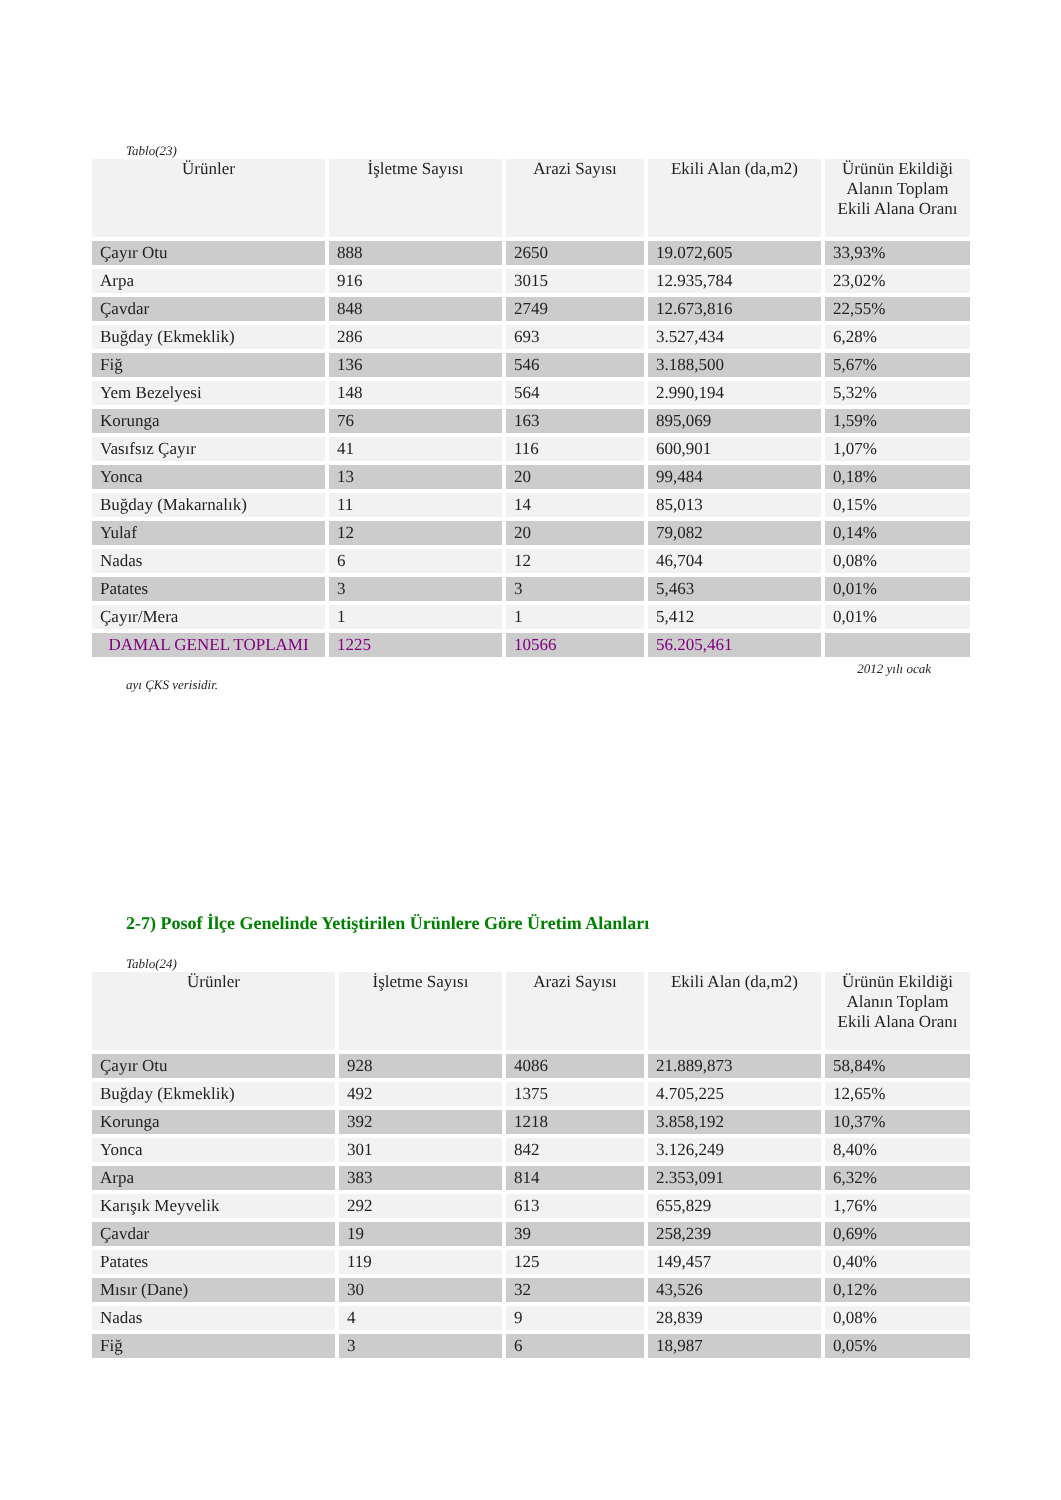Tablo(23)
| Ürünler | İşletme Sayısı | Arazi Sayısı | Ekili Alan (da,m2) | Ürünün Ekildiği Alanın Toplam Ekili Alana Oranı |
| --- | --- | --- | --- | --- |
| Çayır Otu | 888 | 2650 | 19.072,605 | 33,93% |
| Arpa | 916 | 3015 | 12.935,784 | 23,02% |
| Çavdar | 848 | 2749 | 12.673,816 | 22,55% |
| Buğday (Ekmeklik) | 286 | 693 | 3.527,434 | 6,28% |
| Fiğ | 136 | 546 | 3.188,500 | 5,67% |
| Yem Bezelyesi | 148 | 564 | 2.990,194 | 5,32% |
| Korunga | 76 | 163 | 895,069 | 1,59% |
| Vasıfsız Çayır | 41 | 116 | 600,901 | 1,07% |
| Yonca | 13 | 20 | 99,484 | 0,18% |
| Buğday (Makarnalık) | 11 | 14 | 85,013 | 0,15% |
| Yulaf | 12 | 20 | 79,082 | 0,14% |
| Nadas | 6 | 12 | 46,704 | 0,08% |
| Patates | 3 | 3 | 5,463 | 0,01% |
| Çayır/Mera | 1 | 1 | 5,412 | 0,01% |
| DAMAL GENEL TOPLAMI | 1225 | 10566 | 56.205,461 | |
2012 yılı ocak
ayı ÇKS verisidir.
2-7) Posof İlçe Genelinde Yetiştirilen Ürünlere Göre Üretim Alanları
Tablo(24)
| Ürünler | İşletme Sayısı | Arazi Sayısı | Ekili Alan (da,m2) | Ürünün Ekildiği Alanın Toplam Ekili Alana Oranı |
| --- | --- | --- | --- | --- |
| Çayır Otu | 928 | 4086 | 21.889,873 | 58,84% |
| Buğday (Ekmeklik) | 492 | 1375 | 4.705,225 | 12,65% |
| Korunga | 392 | 1218 | 3.858,192 | 10,37% |
| Yonca | 301 | 842 | 3.126,249 | 8,40% |
| Arpa | 383 | 814 | 2.353,091 | 6,32% |
| Karışık Meyvelik | 292 | 613 | 655,829 | 1,76% |
| Çavdar | 19 | 39 | 258,239 | 0,69% |
| Patates | 119 | 125 | 149,457 | 0,40% |
| Mısır (Dane) | 30 | 32 | 43,526 | 0,12% |
| Nadas | 4 | 9 | 28,839 | 0,08% |
| Fiğ | 3 | 6 | 18,987 | 0,05% |